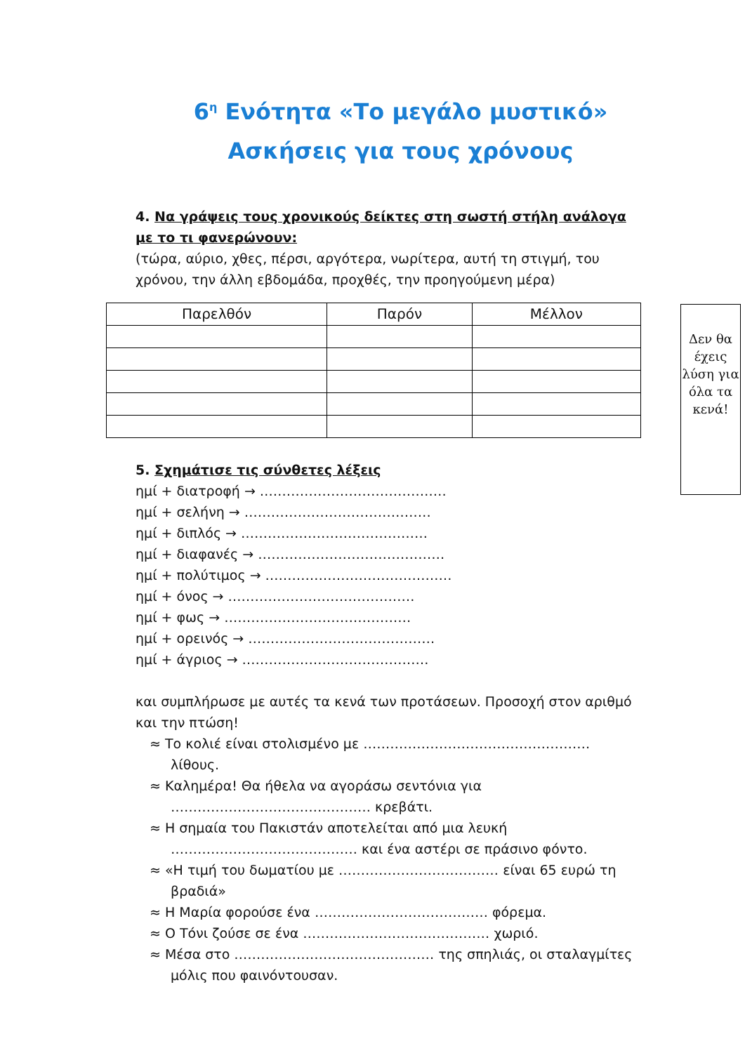6<sup>η</sup> Ενότητα «Το μεγάλο μυστικό»
Ασκήσεις για τους χρόνους
4. Να γράψεις τους χρονικούς δείκτες στη σωστή στήλη ανάλογα με το τι φανερώνουν:
(τώρα, αύριο, χθες, πέρσι, αργότερα, νωρίτερα, αυτή τη στιγμή, του χρόνου, την άλλη εβδομάδα, προχθές, την προηγούμενη μέρα)
| Παρελθόν | Παρόν | Μέλλον |
| --- | --- | --- |
Δεν θα έχεις λύση για όλα τα κενά!
5. Σχημάτισε τις σύνθετες λέξεις
ημί + διατροφή → ……………………………………
ημί + σελήνη → ……………………………………
ημί + διπλός → ……………………………………
ημί + διαφανές → ……………………………………
ημί + πολύτιμος → ……………………………………
ημί + όνος → ……………………………………
ημί + φως → ……………………………………
ημί + ορεινός → ……………………………………
ημί + άγριος → ……………………………………
και συμπλήρωσε με αυτές τα κενά των προτάσεων. Προσοχή στον αριθμό και την πτώση!
≈ Το κολιέ είναι στολισμένο με …………………………………………… λίθους.
≈ Καλημέρα! Θα ήθελα να αγοράσω σεντόνια για ……………………………………… κρεβάτι.
≈ Η σημαία του Πακιστάν αποτελείται από μια λευκή …………………………………… και ένα αστέρι σε πράσινο φόντο.
≈ «Η τιμή του δωματίου με ……………………………… είναι 65 ευρώ τη βραδιά»
≈ Η Μαρία φορούσε ένα ………………………………… φόρεμα.
≈ Ο Τόνι ζούσε σε ένα …………………………………… χωριό.
≈ Μέσα στο ……………………………………… της σπηλιάς, οι σταλαγμίτες μόλις που φαινόντουσαν.